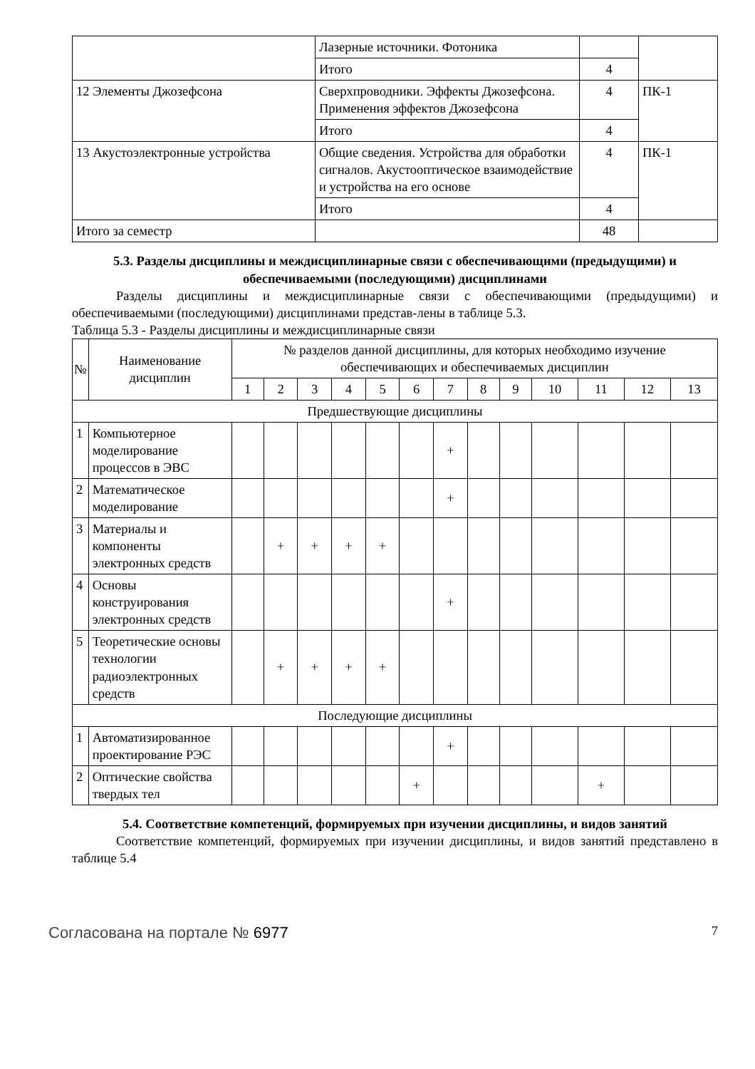| | Лазерные источники. Фотоника | | |
| | Итого | 4 | |
| 12 Элементы Джозефсона | Сверхпроводники. Эффекты Джозефсона. Применения эффектов Джозефсона | 4 | ПК-1 |
| | Итого | 4 | |
| 13 Акустоэлектронные устройства | Общие сведения. Устройства для обработки сигналов. Акустооптическое взаимодействие и устройства на его основе | 4 | ПК-1 |
| | Итого | 4 | |
| Итого за семестр | | 48 | |
5.3. Разделы дисциплины и междисциплинарные связи с обеспечивающими (предыдущими) и обеспечиваемыми (последующими) дисциплинами
Разделы дисциплины и междисциплинарные связи с обеспечивающими (предыдущими) и обеспечиваемыми (последующими) дисциплинами представ-лены в таблице 5.3.
Таблица 5.3 - Разделы дисциплины и междисциплинарные связи
| № | Наименование дисциплин | № разделов данной дисциплины, для которых необходимо изучение обеспечивающих и обеспечиваемых дисциплин | | | | | | | | | | | | |
| | | 1 | 2 | 3 | 4 | 5 | 6 | 7 | 8 | 9 | 10 | 11 | 12 | 13 |
| Предшествующие дисциплины | | | | | | | | | | | | | | |
| 1 | Компьютерное моделирование процессов в ЭВС | | | | | | | + | | | | | | |
| 2 | Математическое моделирование | | | | | | | + | | | | | | |
| 3 | Материалы и компоненты электронных средств | | + | + | + | + | | | | | | | | |
| 4 | Основы конструирования электронных средств | | | | | | | + | | | | | | |
| 5 | Теоретические основы технологии радиоэлектронных средств | | + | + | + | + | | | | | | | | |
| Последующие дисциплины | | | | | | | | | | | | | | |
| 1 | Автоматизированное проектирование РЭС | | | | | | | + | | | | | | |
| 2 | Оптические свойства твердых тел | | | | | | + | | | | | + | | |
5.4. Соответствие компетенций, формируемых при изучении дисциплины, и видов занятий
Соответствие компетенций, формируемых при изучении дисциплины, и видов занятий представлено в таблице 5.4
Согласована на портале № 6977 7